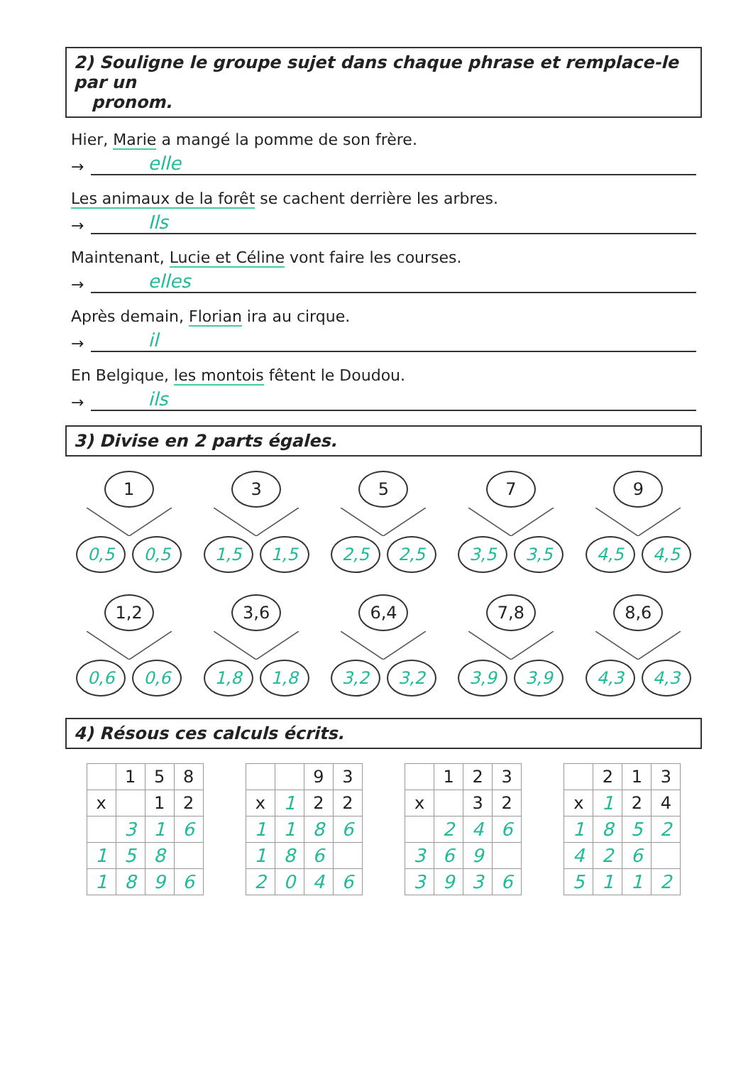2) Souligne le groupe sujet dans chaque phrase et remplace-le par un
pronom.
Hier, Marie a mangé la pomme de son frère.
→ elle
Les animaux de la forêt se cachent derrière les arbres.
→ Ils
Maintenant, Lucie et Céline vont faire les courses.
→ elles
Après demain, Florian ira au cirque.
→ il
En Belgique, les montois fêtent le Doudou.
→ ils
3) Divise en 2 parts égales.
1 0,5 0,5
3 1,5 1,5
5 2,5 2,5
7 3,5 3,5
9 4,5 4,5
1,2 0,6 0,6
3,6 1,8 1,8
6,4 3,2 3,2
7,8 3,9 3,9
8,6 4,3 4,3
4) Résous ces calculs écrits.
| | 1 | 5 | 8 |
| x | | 1 | 2 |
| | 3 | 1 | 6 |
| 1 | 5 | 8 | |
| 1 | 8 | 9 | 6 |
| | | 9 | 3 |
| x | 1 | 2 | 2 |
| 1 | 1 | 8 | 6 |
| 1 | 8 | 6 | |
| 2 | 0 | 4 | 6 |
| | 1 | 2 | 3 |
| x | | 3 | 2 |
| | 2 | 4 | 6 |
| 3 | 6 | 9 | |
| 3 | 9 | 3 | 6 |
| | 2 | 1 | 3 |
| x | 1 | 2 | 4 |
| 1 | 8 | 5 | 2 |
| 4 | 2 | 6 | |
| 5 | 1 | 1 | 2 |